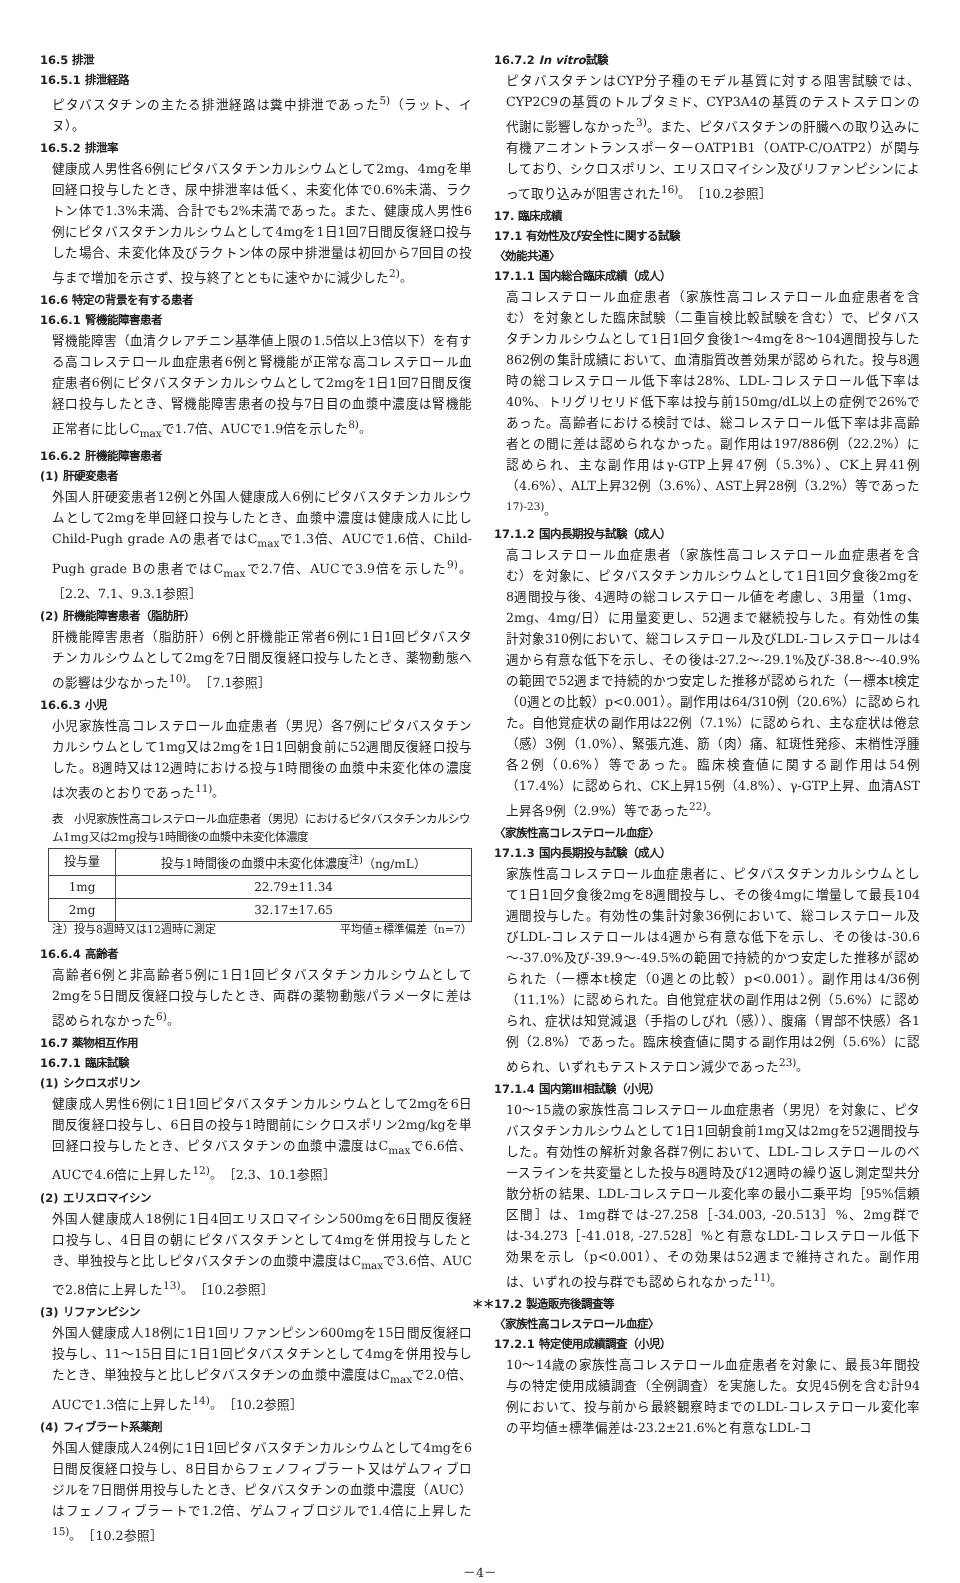16.5 排泄
16.5.1 排泄経路
ピタバスタチンの主たる排泄経路は糞中排泄であった<sup>5)</sup>（ラット、イヌ）。
16.5.2 排泄率
健康成人男性各6例にピタバスタチンカルシウムとして2mg、4mgを単回経口投与したとき、尿中排泄率は低く、未変化体で0.6%未満、ラクトン体で1.3%未満、合計でも2%未満であった。また、健康成人男性6例にピタバスタチンカルシウムとして4mgを1日1回7日間反復経口投与した場合、未変化体及びラクトン体の尿中排泄量は初回から7回目の投与まで増加を示さず、投与終了とともに速やかに減少した<sup>2)</sup>。
16.6 特定の背景を有する患者
16.6.1 腎機能障害患者
腎機能障害（血清クレアチニン基準値上限の1.5倍以上3倍以下）を有する高コレステロール血症患者6例と腎機能が正常な高コレステロール血症患者6例にピタバスタチンカルシウムとして2mgを1日1回7日間反復経口投与したとき、腎機能障害患者の投与7日目の血漿中濃度は腎機能正常者に比しC<sub>max</sub>で1.7倍、AUCで1.9倍を示した<sup>8)</sup>。
16.6.2 肝機能障害患者
(1) 肝硬変患者
外国人肝硬変患者12例と外国人健康成人6例にピタバスタチンカルシウムとして2mgを単回経口投与したとき、血漿中濃度は健康成人に比しChild-Pugh grade Aの患者ではC<sub>max</sub>で1.3倍、AUCで1.6倍、Child-Pugh grade Bの患者ではC<sub>max</sub>で2.7倍、AUCで3.9倍を示した<sup>9)</sup>。［2.2、7.1、9.3.1参照］
(2) 肝機能障害患者（脂肪肝）
肝機能障害患者（脂肪肝）6例と肝機能正常者6例に1日1回ピタバスタチンカルシウムとして2mgを7日間反復経口投与したとき、薬物動態への影響は少なかった<sup>10)</sup>。［7.1参照］
16.6.3 小児
小児家族性高コレステロール血症患者（男児）各7例にピタバスタチンカルシウムとして1mg又は2mgを1日1回朝食前に52週間反復経口投与した。8週時又は12週時における投与1時間後の血漿中未変化体の濃度は次表のとおりであった<sup>11)</sup>。
表　小児家族性高コレステロール血症患者（男児）におけるピタバスタチンカルシウム1mg又は2mg投与1時間後の血漿中未変化体濃度
| 投与量 | 投与1時間後の血漿中未変化体濃度<sup>注)</sup>（ng/mL） |
| --- | --- |
| 1mg | 22.79±11.34 |
| 2mg | 32.17±17.65 |
注）投与8週時又は12週時に測定 平均値±標準偏差（n=7）
16.6.4 高齢者
高齢者6例と非高齢者5例に1日1回ピタバスタチンカルシウムとして2mgを5日間反復経口投与したとき、両群の薬物動態パラメータに差は認められなかった<sup>6)</sup>。
16.7 薬物相互作用
16.7.1 臨床試験
(1) シクロスポリン
健康成人男性6例に1日1回ピタバスタチンカルシウムとして2mgを6日間反復経口投与し、6日目の投与1時間前にシクロスポリン2mg/kgを単回経口投与したとき、ピタバスタチンの血漿中濃度はC<sub>max</sub>で6.6倍、AUCで4.6倍に上昇した<sup>12)</sup>。［2.3、10.1参照］
(2) エリスロマイシン
外国人健康成人18例に1日4回エリスロマイシン500mgを6日間反復経口投与し、4日目の朝にピタバスタチンとして4mgを併用投与したとき、単独投与と比しピタバスタチンの血漿中濃度はC<sub>max</sub>で3.6倍、AUCで2.8倍に上昇した<sup>13)</sup>。［10.2参照］
(3) リファンピシン
外国人健康成人18例に1日1回リファンピシン600mgを15日間反復経口投与し、11～15日目に1日1回ピタバスタチンとして4mgを併用投与したとき、単独投与と比しピタバスタチンの血漿中濃度はC<sub>max</sub>で2.0倍、AUCで1.3倍に上昇した<sup>14)</sup>。［10.2参照］
(4) フィブラート系薬剤
外国人健康成人24例に1日1回ピタバスタチンカルシウムとして4mgを6日間反復経口投与し、8日目からフェノフィブラート又はゲムフィブロジルを7日間併用投与したとき、ピタバスタチンの血漿中濃度（AUC）はフェノフィブラートで1.2倍、ゲムフィブロジルで1.4倍に上昇した<sup>15)</sup>。［10.2参照］
16.7.2 In vitro試験
ピタバスタチンはCYP分子種のモデル基質に対する阻害試験では、CYP2C9の基質のトルブタミド、CYP3A4の基質のテストステロンの代謝に影響しなかった<sup>3)</sup>。また、ピタバスタチンの肝臓への取り込みに有機アニオントランスポーターOATP1B1（OATP-C/OATP2）が関与しており、シクロスポリン、エリスロマイシン及びリファンピシンによって取り込みが阻害された<sup>16)</sup>。［10.2参照］
17. 臨床成績
17.1 有効性及び安全性に関する試験
〈効能共通〉
17.1.1 国内総合臨床成績（成人）
高コレステロール血症患者（家族性高コレステロール血症患者を含む）を対象とした臨床試験（二重盲検比較試験を含む）で、ピタバスタチンカルシウムとして1日1回夕食後1～4mgを8～104週間投与した862例の集計成績において、血清脂質改善効果が認められた。投与8週時の総コレステロール低下率は28%、LDL-コレステロール低下率は40%、トリグリセリド低下率は投与前150mg/dL以上の症例で26%であった。高齢者における検討では、総コレステロール低下率は非高齢者との間に差は認められなかった。副作用は197/886例（22.2%）に認められ、主な副作用はγ-GTP上昇47例（5.3%）、CK上昇41例（4.6%）、ALT上昇32例（3.6%）、AST上昇28例（3.2%）等であった<sup>17)-23)</sup>。
17.1.2 国内長期投与試験（成人）
高コレステロール血症患者（家族性高コレステロール血症患者を含む）を対象に、ピタバスタチンカルシウムとして1日1回夕食後2mgを8週間投与後、4週時の総コレステロール値を考慮し、3用量（1mg、2mg、4mg/日）に用量変更し、52週まで継続投与した。有効性の集計対象310例において、総コレステロール及びLDL-コレステロールは4週から有意な低下を示し、その後は-27.2～-29.1%及び-38.8～-40.9%の範囲で52週まで持続的かつ安定した推移が認められた（一標本t検定（0週との比較）p<0.001）。副作用は64/310例（20.6%）に認められた。自他覚症状の副作用は22例（7.1%）に認められ、主な症状は倦怠（感）3例（1.0%）、緊張亢進、筋（肉）痛、紅斑性発疹、末梢性浮腫各2例（0.6%）等であった。臨床検査値に関する副作用は54例（17.4%）に認められ、CK上昇15例（4.8%）、γ-GTP上昇、血清AST上昇各9例（2.9%）等であった<sup>22)</sup>。
〈家族性高コレステロール血症〉
17.1.3 国内長期投与試験（成人）
家族性高コレステロール血症患者に、ピタバスタチンカルシウムとして1日1回夕食後2mgを8週間投与し、その後4mgに増量して最長104週間投与した。有効性の集計対象36例において、総コレステロール及びLDL-コレステロールは4週から有意な低下を示し、その後は-30.6～-37.0%及び-39.9～-49.5%の範囲で持続的かつ安定した推移が認められた（一標本t検定（0週との比較）p<0.001）。副作用は4/36例（11.1%）に認められた。自他覚症状の副作用は2例（5.6%）に認められ、症状は知覚減退（手指のしびれ（感））、腹痛（胃部不快感）各1例（2.8%）であった。臨床検査値に関する副作用は2例（5.6%）に認められ、いずれもテストステロン減少であった<sup>23)</sup>。
17.1.4 国内第Ⅲ相試験（小児）
10～15歳の家族性高コレステロール血症患者（男児）を対象に、ピタバスタチンカルシウムとして1日1回朝食前1mg又は2mgを52週間投与した。有効性の解析対象各群7例において、LDL-コレステロールのベースラインを共変量とした投与8週時及び12週時の繰り返し測定型共分散分析の結果、LDL-コレステロール変化率の最小二乗平均［95%信頼区間］は、1mg群では-27.258［-34.003, -20.513］%、2mg群では-34.273［-41.018, -27.528］%と有意なLDL-コレステロール低下効果を示し（p<0.001）、その効果は52週まで維持された。副作用は、いずれの投与群でも認められなかった<sup>11)</sup>。
＊＊17.2 製造販売後調査等
〈家族性高コレステロール血症〉
17.2.1 特定使用成績調査（小児）
10～14歳の家族性高コレステロール血症患者を対象に、最長3年間投与の特定使用成績調査（全例調査）を実施した。女児45例を含む計94例において、投与前から最終観察時までのLDL-コレステロール変化率の平均値±標準偏差は-23.2±21.6%と有意なLDL-コ
－4－